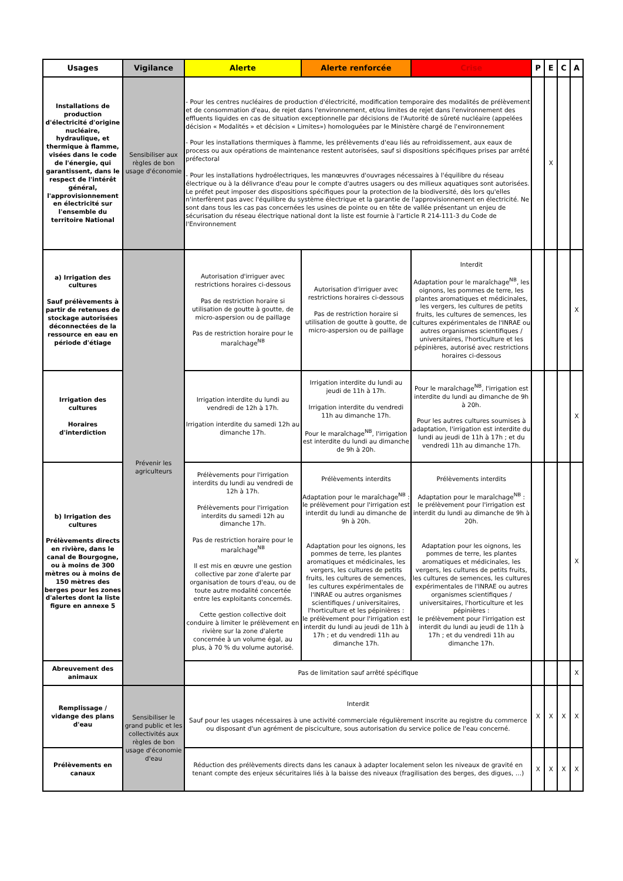| Usages | Vigilance | Alerte | Alerte renforcée | Crise | P | E | C | A |
| --- | --- | --- | --- | --- | --- | --- | --- | --- |
| Installations de production d'électricité d'origine nucléaire, hydraulique, et thermique à flamme, visées dans le code de l'énergie, qui garantissent, dans le respect de l'intérêt général, l'approvisionnement en électricité sur l'ensemble du territoire National | Sensibiliser aux règles de bon usage d'économie | - Pour les centres nucléaires de production d'électricité, modification temporaire des modalités de prélèvement et de consommation d'eau, de rejet dans l'environnement, et/ou limites de rejet dans l'environnement des effluents liquides en cas de situation exceptionnelle par décisions de l'Autorité de sûreté nucléaire (appelées décision « Modalités » et décision « Limites») homologuées par le Ministère chargé de l'environnement - Pour les installations thermiques à flamme, les prélèvements d'eau liés au refroidissement, aux eaux de process ou aux opérations de maintenance restent autorisées, sauf si dispositions spécifiques prises par arrêté préfectoral - Pour les installations hydroélectriques, les manœuvres d'ouvrages nécessaires à l'équilibre du réseau électrique ou à la délivrance d'eau pour le compte d'autres usagers ou des milieux aquatiques sont autorisées. Le préfet peut imposer des dispositions spécifiques pour la protection de la biodiversité, dès lors qu'elles n'interfèrent pas avec l'équilibre du système électrique et la garantie de l'approvisionnement en électricité. Ne sont dans tous les cas pas concernées les usines de pointe ou en tête de vallée présentant un enjeu de sécurisation du réseau électrique national dont la liste est fournie à l'article R 214-111-3 du Code de l'Environnement | | | | X | | |
| a) Irrigation des cultures Sauf prélèvements à partir de retenues de stockage autorisées déconnectées de la ressource en eau en période d'étiage | Prévenir les agriculteurs | Autorisation d'irriguer avec restrictions horaires ci-dessous Pas de restriction horaire si utilisation de goutte à goutte, de micro-aspersion ou de paillage Pas de restriction horaire pour le maraîchage<sup>NB</sup> | Autorisation d'irriguer avec restrictions horaires ci-dessous Pas de restriction horaire si utilisation de goutte à goutte, de micro-aspersion ou de paillage | Interdit Adaptation pour le maraîchage<sup>NB</sup>, les oignons, les pommes de terre, les plantes aromatiques et médicinales, les vergers, les cultures de petits fruits, les cultures de semences, les cultures expérimentales de l'INRAE ou autres organismes scientifiques / universitaires, l'horticulture et les pépinières, autorisé avec restrictions horaires ci-dessous | | | | X |
| Irrigation des cultures Horaires d'interdiction | | Irrigation interdite du lundi au vendredi de 12h à 17h. Irrigation interdite du samedi 12h au dimanche 17h. | Irrigation interdite du lundi au jeudi de 11h à 17h. Irrigation interdite du vendredi 11h au dimanche 17h. Pour le maraîchage<sup>NB</sup>, l'irrigation est interdite du lundi au dimanche de 9h à 20h. | Pour le maraîchage<sup>NB</sup>, l'irrigation est interdite du lundi au dimanche de 9h à 20h. Pour les autres cultures soumises à adaptation, l'irrigation est interdite du lundi au jeudi de 11h à 17h ; et du vendredi 11h au dimanche 17h. | | | | X |
| b) Irrigation des cultures Prélèvements directs en rivière, dans le canal de Bourgogne, ou à moins de 300 mètres ou à moins de 150 mètres des berges pour les zones d'alertes dont la liste figure en annexe 5 | | Prélèvements pour l'irrigation interdits du lundi au vendredi de 12h à 17h. Prélèvements pour l'irrigation interdits du samedi 12h au dimanche 17h. Pas de restriction horaire pour le maraîchage<sup>NB</sup> Il est mis en œuvre une gestion collective par zone d'alerte par organisation de tours d'eau, ou de toute autre modalité concertée entre les exploitants concernés. Cette gestion collective doit conduire à limiter le prélèvement en rivière sur la zone d'alerte concernée à un volume égal, au plus, à 70 % du volume autorisé. | Prélèvements interdits Adaptation pour le maraîchage<sup>NB</sup> : le prélèvement pour l'irrigation est interdit du lundi au dimanche de 9h à 20h. Adaptation pour les oignons, les pommes de terre, les plantes aromatiques et médicinales, les vergers, les cultures de petits fruits, les cultures de semences, les cultures expérimentales de l'INRAE ou autres organismes scientifiques / universitaires, l'horticulture et les pépinières : le prélèvement pour l'irrigation est interdit du lundi au jeudi de 11h à 17h ; et du vendredi 11h au dimanche 17h. | Prélèvements interdits Adaptation pour le maraîchage<sup>NB</sup> : le prélèvement pour l'irrigation est interdit du lundi au dimanche de 9h à 20h. Adaptation pour les oignons, les pommes de terre, les plantes aromatiques et médicinales, les vergers, les cultures de petits fruits, les cultures de semences, les cultures expérimentales de l'INRAE ou autres organismes scientifiques / universitaires, l'horticulture et les pépinières : le prélèvement pour l'irrigation est interdit du lundi au jeudi de 11h à 17h ; et du vendredi 11h au dimanche 17h. | | | | X |
| Abreuvement des animaux | | Pas de limitation sauf arrêté spécifique | | | | | | X |
| Remplissage / vidange des plans d'eau | Sensibiliser le grand public et les collectivités aux règles de bon usage d'économie d'eau | Interdit Sauf pour les usages nécessaires à une activité commerciale régulièrement inscrite au registre du commerce ou disposant d'un agrément de pisciculture, sous autorisation du service police de l'eau concerné. | | | X | X | X | X |
| Prélèvements en canaux | | Réduction des prélèvements directs dans les canaux à adapter localement selon les niveaux de gravité en tenant compte des enjeux sécuritaires liés à la baisse des niveaux (fragilisation des berges, des digues, …) | | | X | X | X | X |